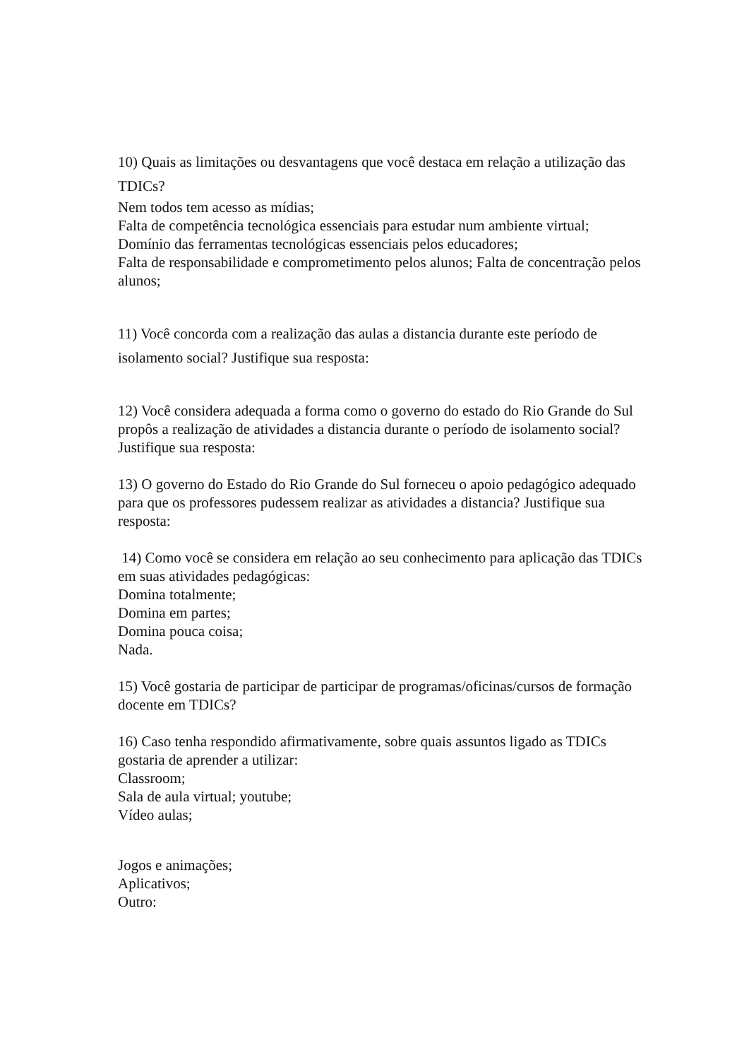10) Quais as limitações ou desvantagens que você destaca em relação a utilização das TDICs?
Nem todos tem acesso as mídias;
Falta de competência tecnológica essenciais para estudar num ambiente virtual;
Domínio das ferramentas tecnológicas essenciais pelos educadores;
Falta de responsabilidade e comprometimento pelos alunos; Falta de concentração pelos alunos;
11) Você concorda com a realização das aulas a distancia durante este período de isolamento social? Justifique sua resposta:
12) Você considera adequada a forma como o governo do estado do Rio Grande do Sul propôs a realização de atividades a distancia durante o período de isolamento social? Justifique sua resposta:
13) O governo do Estado do Rio Grande do Sul forneceu o apoio pedagógico adequado para que os professores pudessem realizar as atividades a distancia? Justifique sua resposta:
14) Como você se considera em relação ao seu conhecimento para aplicação das TDICs em suas atividades pedagógicas:
Domina totalmente;
Domina em partes;
Domina pouca coisa;
Nada.
15) Você gostaria de participar de participar de programas/oficinas/cursos de formação docente em TDICs?
16) Caso tenha respondido afirmativamente, sobre quais assuntos ligado as TDICs gostaria de aprender a utilizar:
Classroom;
Sala de aula virtual; youtube;
Vídeo aulas;
Jogos e animações;
Aplicativos;
Outro: